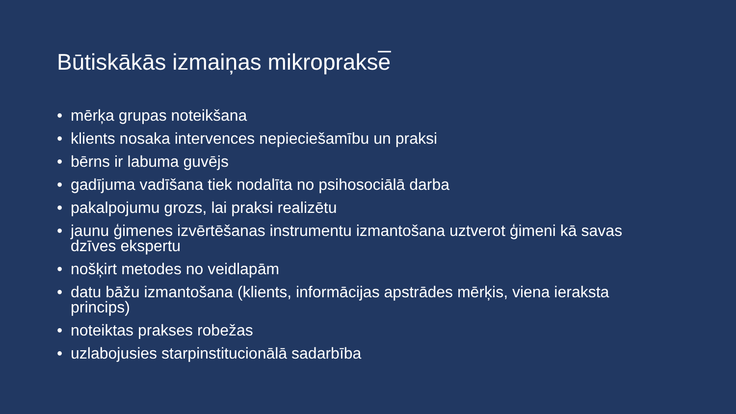Būtiskākās izmaiņas mikroprakse̅
• mērķa grupas noteikšana
• klients nosaka intervences nepieciešamību un praksi
• bērns ir labuma guvējs
• gadījuma vadīšana tiek nodalīta no psihosociālā darba
• pakalpojumu grozs, lai praksi realizētu
• jaunu ģimenes izvērtēšanas instrumentu izmantošana uztverot ģimeni kā savas dzīves ekspertu
• nošķirt metodes no veidlapām
• datu bāžu izmantošana (klients, informācijas apstrādes mērķis, viena ieraksta princips)
• noteiktas prakses robežas
• uzlabojusies starpinstitucionālā sadarbība